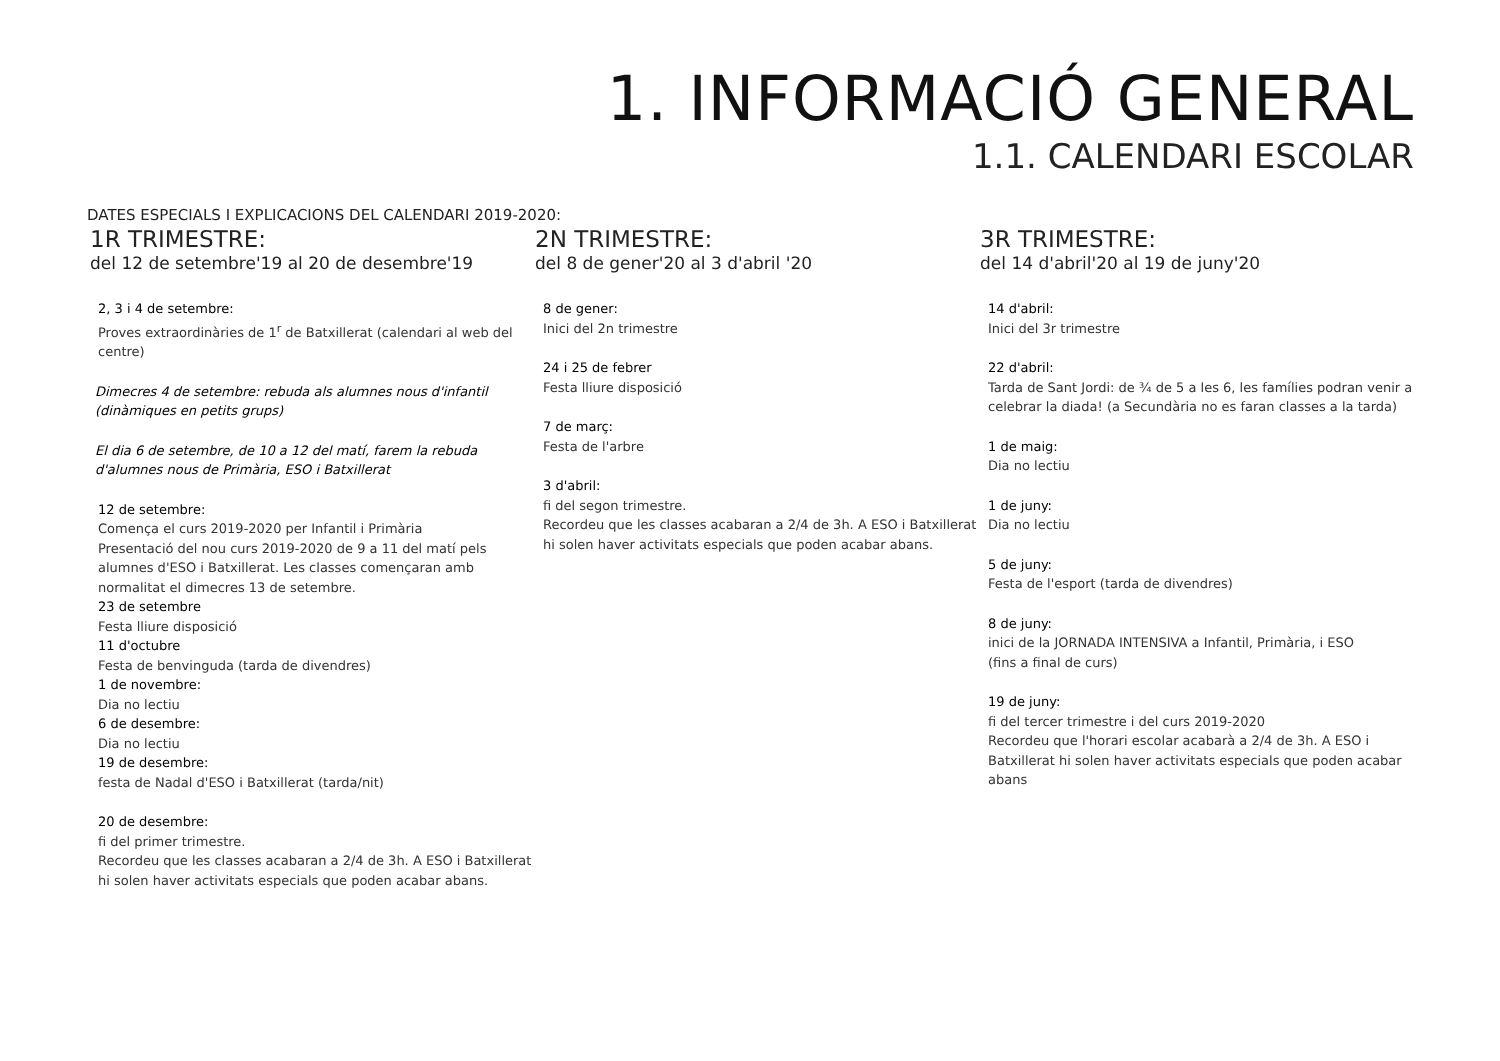1. INFORMACIÓ GENERAL
1.1. CALENDARI ESCOLAR
DATES ESPECIALS I EXPLICACIONS DEL CALENDARI 2019-2020:
1R TRIMESTRE:
del 12 de setembre'19 al 20 de desembre'19
2, 3 i 4 de setembre:
Proves extraordinàries de 1<sup>r</sup> de Batxillerat (calendari al web del centre)
Dimecres 4 de setembre: rebuda als alumnes nous d'infantil (dinàmiques en petits grups)
El dia 6 de setembre, de 10 a 12 del matí, farem la rebuda d'alumnes nous de Primària, ESO i Batxillerat
12 de setembre:
Comença el curs 2019-2020 per Infantil i Primària
Presentació del nou curs 2019-2020 de 9 a 11 del matí pels alumnes d'ESO i Batxillerat. Les classes començaran amb normalitat el dimecres 13 de setembre.
23 de setembre
Festa lliure disposició
11 d'octubre
Festa de benvinguda (tarda de divendres)
1 de novembre:
Dia no lectiu
6 de desembre:
Dia no lectiu
19 de desembre:
festa de Nadal d'ESO i Batxillerat (tarda/nit)
20 de desembre:
fi del primer trimestre.
Recordeu que les classes acabaran a 2/4 de 3h. A ESO i Batxillerat hi solen haver activitats especials que poden acabar abans.
2N TRIMESTRE:
del 8 de gener'20 al 3 d'abril '20
8 de gener:
Inici del 2n trimestre
24 i 25 de febrer
Festa lliure disposició
7 de març:
Festa de l'arbre
3 d'abril:
fi del segon trimestre.
Recordeu que les classes acabaran a 2/4 de 3h. A ESO i Batxillerat hi solen haver activitats especials que poden acabar abans.
3R TRIMESTRE:
del 14 d'abril'20 al 19 de juny'20
14 d'abril:
Inici del 3r trimestre
22 d'abril:
Tarda de Sant Jordi: de ¾ de 5 a les 6, les famílies podran venir a celebrar la diada! (a Secundària no es faran classes a la tarda)
1 de maig:
Dia no lectiu
1 de juny:
Dia no lectiu
5 de juny:
Festa de l'esport (tarda de divendres)
8 de juny:
inici de la JORNADA INTENSIVA a Infantil, Primària, i ESO
(fins a final de curs)
19 de juny:
fi del tercer trimestre i del curs 2019-2020
Recordeu que l'horari escolar acabarà a 2/4 de 3h. A ESO i Batxillerat hi solen haver activitats especials que poden acabar abans